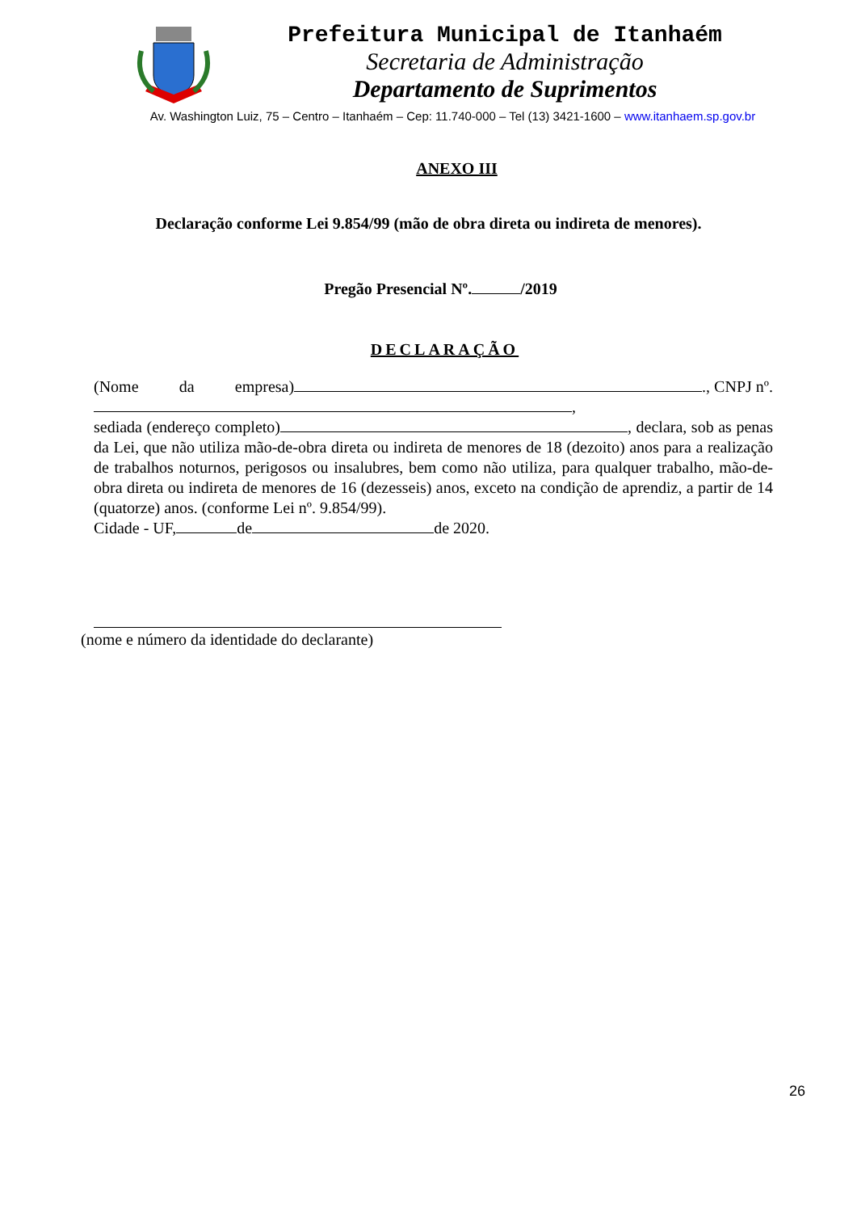Prefeitura Municipal de Itanhaém
Secretaria de Administração
Departamento de Suprimentos
Av. Washington Luiz, 75 – Centro – Itanhaém – Cep: 11.740-000 – Tel (13) 3421-1600 – www.itanhaem.sp.gov.br
ANEXO III
Declaração conforme Lei 9.854/99 (mão de obra direta ou indireta de menores).
Pregão Presencial Nº. /2019
DECLARAÇÃO
(Nome da empresa) ., CNPJ nº.
,
sediada (endereço completo) , declara, sob as penas da Lei, que não utiliza mão-de-obra direta ou indireta de menores de 18 (dezoito) anos para a realização de trabalhos noturnos, perigosos ou insalubres, bem como não utiliza, para qualquer trabalho, mão-de-obra direta ou indireta de menores de 16 (dezesseis) anos, exceto na condição de aprendiz, a partir de 14 (quatorze) anos. (conforme Lei nº. 9.854/99).
Cidade - UF, de de 2020.
(nome e número da identidade do declarante)
26